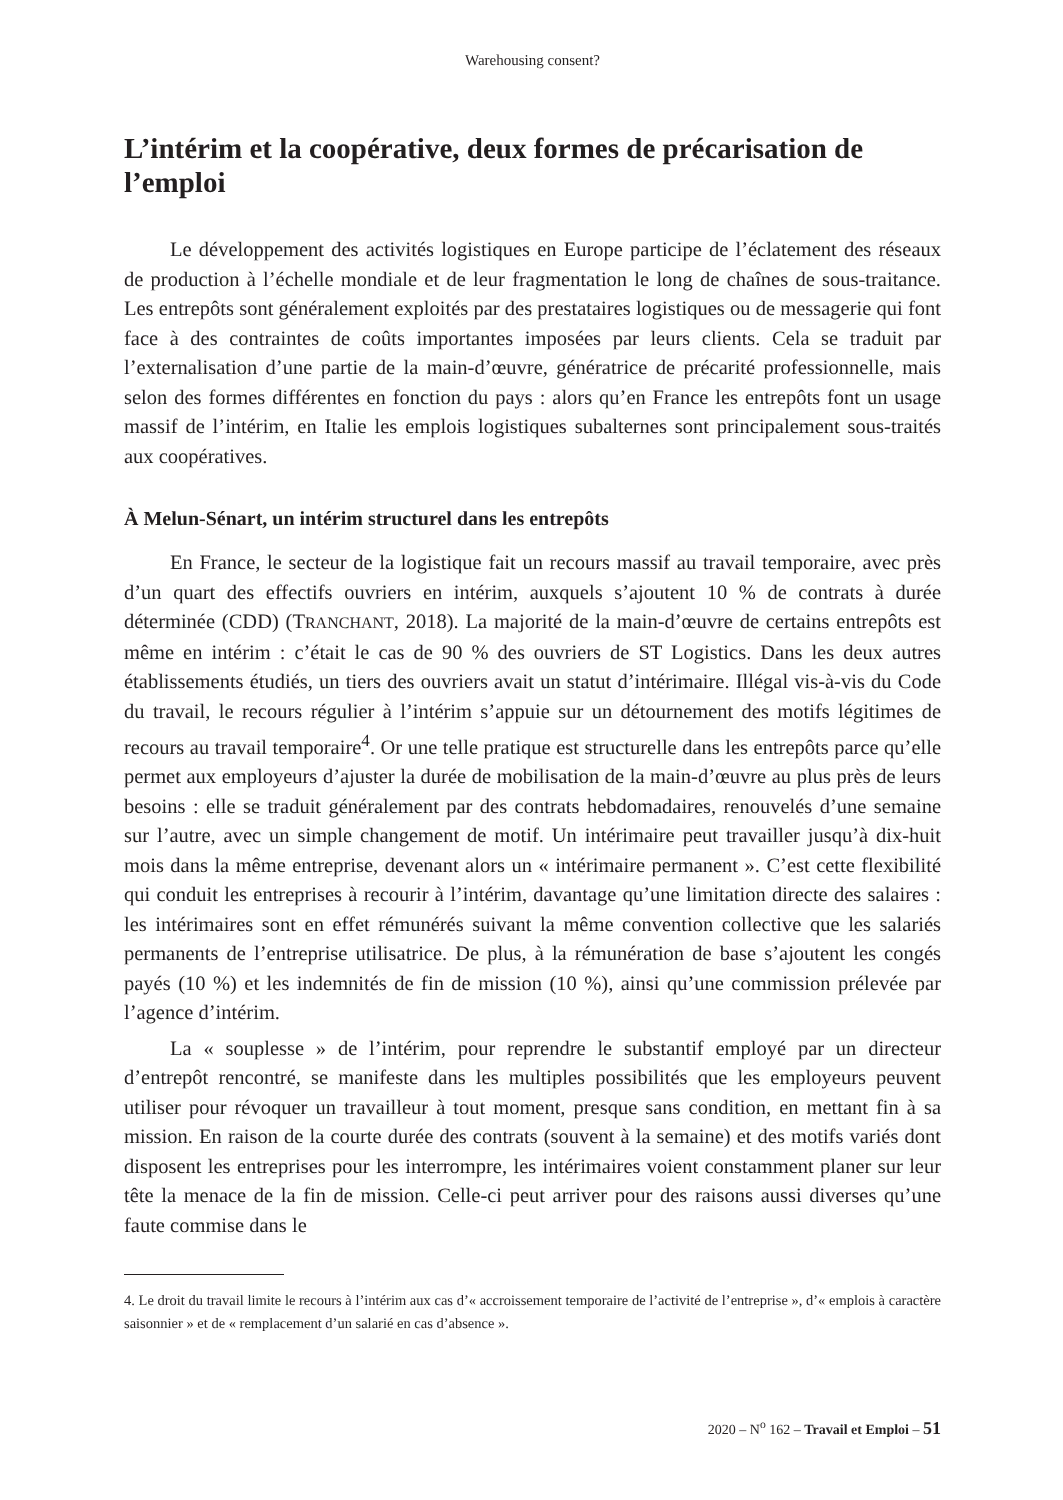Warehousing consent?
L’intérim et la coopérative, deux formes de précarisation de l’emploi
Le développement des activités logistiques en Europe participe de l’éclatement des réseaux de production à l’échelle mondiale et de leur fragmentation le long de chaînes de sous-traitance. Les entrepôts sont généralement exploités par des prestataires logistiques ou de messagerie qui font face à des contraintes de coûts importantes imposées par leurs clients. Cela se traduit par l’externalisation d’une partie de la main-d’œuvre, génératrice de précarité professionnelle, mais selon des formes différentes en fonction du pays : alors qu’en France les entrepôts font un usage massif de l’intérim, en Italie les emplois logistiques subalternes sont principalement sous-traités aux coopératives.
À Melun-Sénart, un intérim structurel dans les entrepôts
En France, le secteur de la logistique fait un recours massif au travail temporaire, avec près d’un quart des effectifs ouvriers en intérim, auxquels s’ajoutent 10 % de contrats à durée déterminée (CDD) (TRANCHANT, 2018). La majorité de la main-d’œuvre de certains entrepôts est même en intérim : c’était le cas de 90 % des ouvriers de ST Logistics. Dans les deux autres établissements étudiés, un tiers des ouvriers avait un statut d’intérimaire. Illégal vis-à-vis du Code du travail, le recours régulier à l’intérim s’appuie sur un détournement des motifs légitimes de recours au travail temporaire<sup>4</sup>. Or une telle pratique est structurelle dans les entrepôts parce qu’elle permet aux employeurs d’ajuster la durée de mobilisation de la main-d’œuvre au plus près de leurs besoins : elle se traduit généralement par des contrats hebdomadaires, renouvelés d’une semaine sur l’autre, avec un simple changement de motif. Un intérimaire peut travailler jusqu’à dix-huit mois dans la même entreprise, devenant alors un « intérimaire permanent ». C’est cette flexibilité qui conduit les entreprises à recourir à l’intérim, davantage qu’une limitation directe des salaires : les intérimaires sont en effet rémunérés suivant la même convention collective que les salariés permanents de l’entreprise utilisatrice. De plus, à la rémunération de base s’ajoutent les congés payés (10 %) et les indemnités de fin de mission (10 %), ainsi qu’une commission prélevée par l’agence d’intérim.
La « souplesse » de l’intérim, pour reprendre le substantif employé par un directeur d’entrepôt rencontré, se manifeste dans les multiples possibilités que les employeurs peuvent utiliser pour révoquer un travailleur à tout moment, presque sans condition, en mettant fin à sa mission. En raison de la courte durée des contrats (souvent à la semaine) et des motifs variés dont disposent les entreprises pour les interrompre, les intérimaires voient constamment planer sur leur tête la menace de la fin de mission. Celle-ci peut arriver pour des raisons aussi diverses qu’une faute commise dans le
4. Le droit du travail limite le recours à l’intérim aux cas d’« accroissement temporaire de l’activité de l’entreprise », d’« emplois à caractère saisonnier » et de « remplacement d’un salarié en cas d’absence ».
2020 – N<sup>o</sup> 162 – Travail et Emploi – 51